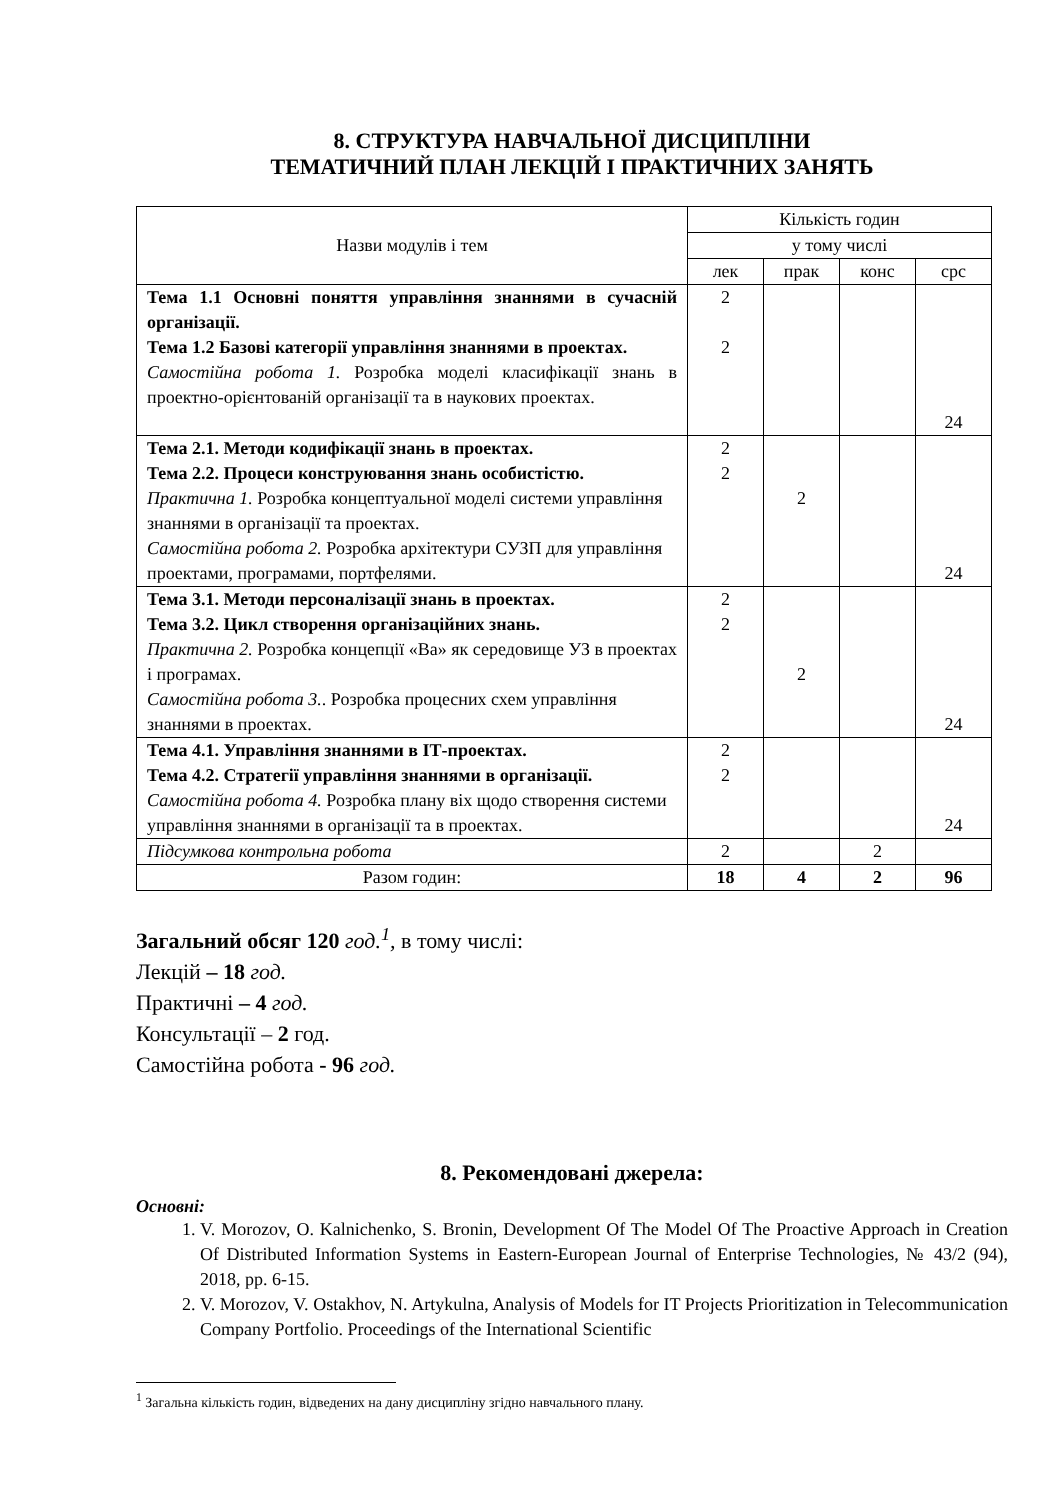8. СТРУКТУРА НАВЧАЛЬНОЇ ДИСЦИПЛІНИ
ТЕМАТИЧНИЙ ПЛАН ЛЕКЦІЙ І ПРАКТИЧНИХ ЗАНЯТЬ
| Назви модулів і тем | Кількість годин | | | |
| --- | --- | --- | --- | --- |
| | у тому числі | | | |
| | лек | прак | конс | срс |
| Тема 1.1 Основні поняття управління знаннями в сучасній організації. Тема 1.2 Базові категорії управління знаннями в проектах. Самостійна робота 1. Розробка моделі класифікації знань в проектно-орієнтованій організації та в наукових проектах. | 2 2 | | | 24 |
| Тема 2.1. Методи кодифікації знань в проектах. Тема 2.2. Процеси конструювання знань особистістю. Практична 1. Розробка концептуальної моделі системи управління знаннями в організації та проектах. Самостійна робота 2. Розробка архітектури СУЗП для управління проектами, програмами, портфелями. | 2 2 | 2 | | 24 |
| Тема 3.1. Методи персоналізації знань в проектах. Тема 3.2. Цикл створення організаційних знань. Практична 2. Розробка концепції «Ва» як середовище УЗ в проектах і програмах. Самостійна робота 3. . Розробка процесних схем управління знаннями в проектах. | 2 2 | 2 | | 24 |
| Тема 4.1. Управління знаннями в ІТ-проектах. Тема 4.2. Стратегії управління знаннями в організації. Самостійна робота 4. Розробка плану віх щодо створення системи управління знаннями в організації та в проектах. | 2 2 | | | 24 |
| Підсумкова контрольна робота | 2 | | 2 | |
| Разом годин: | 18 | 4 | 2 | 96 |
Загальний обсяг 120 год.<sup>1</sup>, в тому числі:
Лекцій – 18 год.
Практичні – 4 год.
Консультації – 2 год.
Самостійна робота - 96 год.
8. Рекомендовані джерела:
Основні:
1. V. Morozov, O. Kalnichenko, S. Bronin, Development Of The Model Of The Proactive Approach in Creation Of Distributed Information Systems in Eastern-European Journal of Enterprise Technologies, № 43/2 (94), 2018, pp. 6-15.
2. V. Morozov, V. Ostakhov, N. Artykulna, Analysis of Models for IT Projects Prioritization in Telecommunication Company Portfolio. Proceedings of the International Scientific
<sup>1</sup> Загальна кількість годин, відведених на дану дисципліну згідно навчального плану.